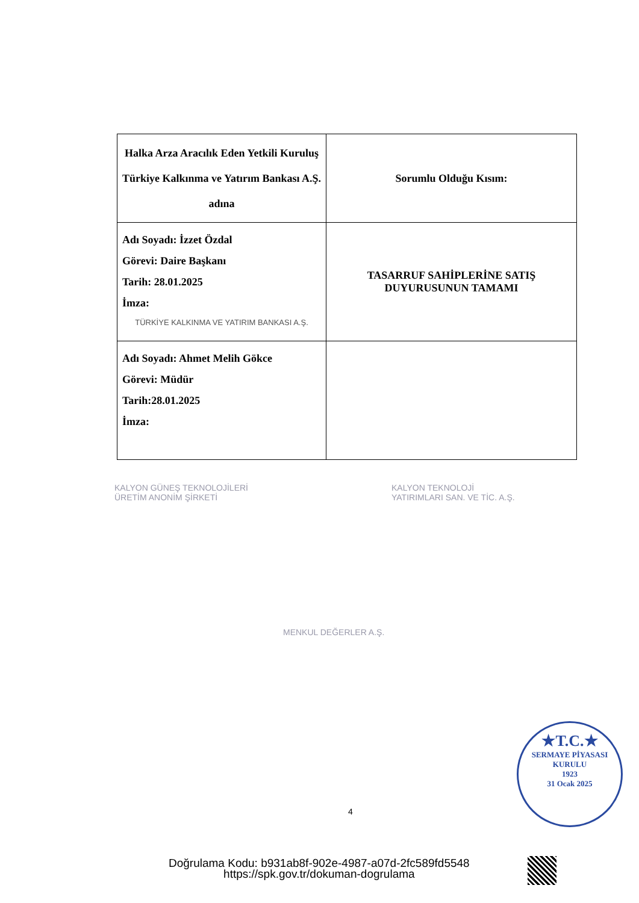| Halka Arza Aracılık Eden Yetkili Kuruluş Türkiye Kalkınma ve Yatırım Bankası A.Ş. adına | Sorumlu Olduğu Kısım: |
| Adı Soyadı: İzzet Özdal Görevi: Daire Başkanı Tarih: 28.01.2025 İmza: TÜRKİYE KALKINMA VE YATIRIM BANKASI A.Ş. | TASARRUF SAHİPLERİNE SATIŞ DUYURUSUNUN TAMAMI |
| Adı Soyadı: Ahmet Melih Gökce Görevi: Müdür Tarih:28.01.2025 İmza: | |
KALYON GÜNEŞ TEKNOLOJİLERİ
ÜRETİM ANONİM ŞİRKETİ
KALYON TEKNOLOJİ
YATIRIMLARI SAN. VE TİC. A.Ş.
MENKUL DEĞERLER A.Ş.
★T.C.★
SERMAYE PİYASASI KURULU
1923
31 Ocak 2025
4
Doğrulama Kodu: b931ab8f-902e-4987-a07d-2fc589fd5548
https://spk.gov.tr/dokuman-dogrulama